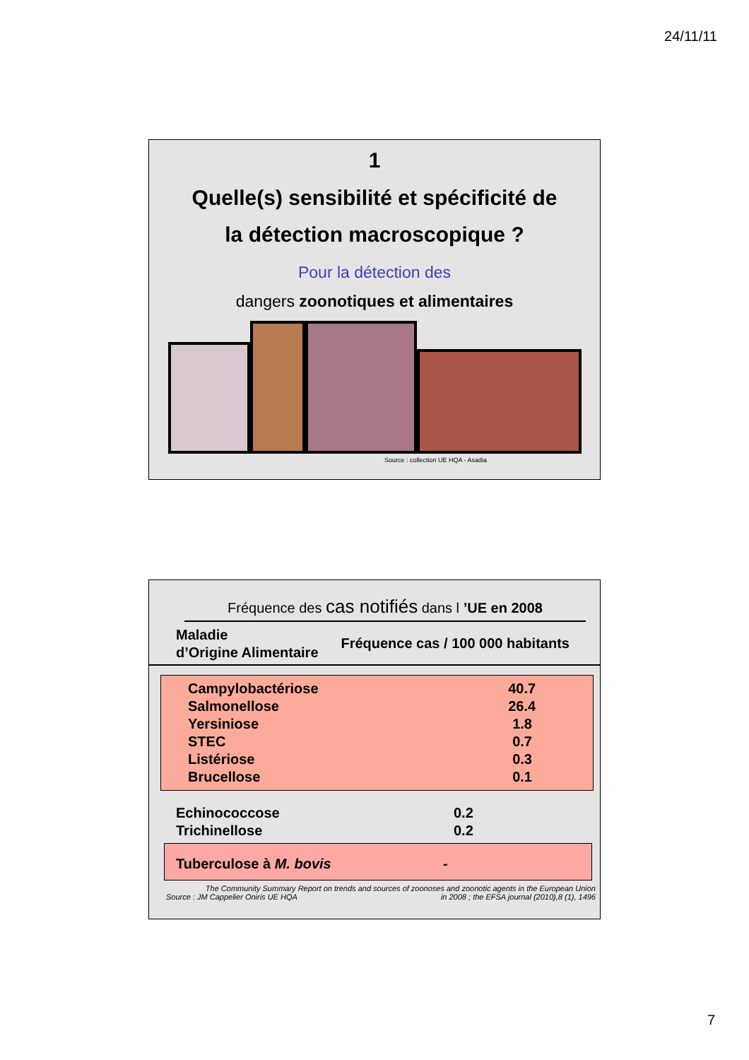24/11/11
1
Quelle(s) sensibilité et spécificité de
la détection macroscopique ?
Pour la détection des
dangers zoonotiques et alimentaires
Source : collection UE HQA - Asadia
Fréquence des cas notifiés dans l ’UE en 2008
| Maladie d’Origine Alimentaire | Fréquence cas / 100 000 habitants |
| --- | --- |
| Campylobactériose | 40.7 |
| Salmonellose | 26.4 |
| Yersiniose | 1.8 |
| STEC | 0.7 |
| Listériose | 0.3 |
| Brucellose | 0.1 |
| Echinococcose | 0.2 |
| Trichinellose | 0.2 |
| Tuberculose à M. bovis | - |
The Community Summary Report on trends and sources of zoonoses and zoonotic agents in the European Union
Source : JM Cappelier Oniris UE HQA in 2008 ; the EFSA journal (2010),8 (1), 1496
7